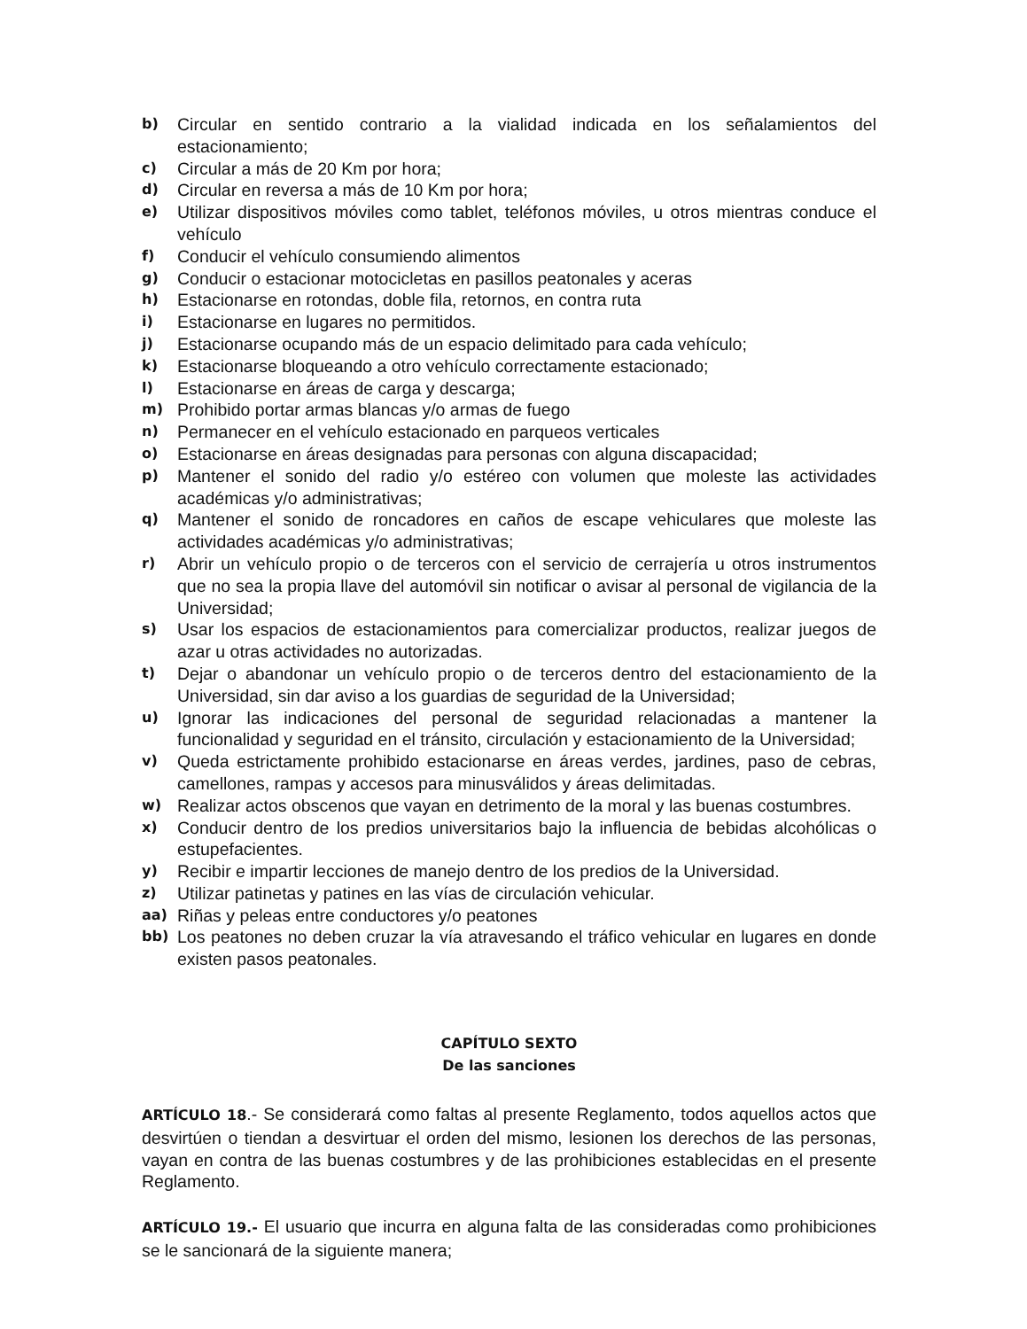b) Circular en sentido contrario a la vialidad indicada en los señalamientos del estacionamiento;
c) Circular a más de 20 Km por hora;
d) Circular en reversa a más de 10 Km por hora;
e) Utilizar dispositivos móviles como tablet, teléfonos móviles, u otros mientras conduce el vehículo
f) Conducir el vehículo consumiendo alimentos
g) Conducir o estacionar motocicletas en pasillos peatonales y aceras
h) Estacionarse en rotondas, doble fila, retornos, en contra ruta
i) Estacionarse en lugares no permitidos.
j) Estacionarse ocupando más de un espacio delimitado para cada vehículo;
k) Estacionarse bloqueando a otro vehículo correctamente estacionado;
l) Estacionarse en áreas de carga y descarga;
m) Prohibido portar armas blancas y/o armas de fuego
n) Permanecer en el vehículo estacionado en parqueos verticales
o) Estacionarse en áreas designadas para personas con alguna discapacidad;
p) Mantener el sonido del radio y/o estéreo con volumen que moleste las actividades académicas y/o administrativas;
q) Mantener el sonido de roncadores en caños de escape vehiculares que moleste las actividades académicas y/o administrativas;
r) Abrir un vehículo propio o de terceros con el servicio de cerrajería u otros instrumentos que no sea la propia llave del automóvil sin notificar o avisar al personal de vigilancia de la Universidad;
s) Usar los espacios de estacionamientos para comercializar productos, realizar juegos de azar u otras actividades no autorizadas.
t) Dejar o abandonar un vehículo propio o de terceros dentro del estacionamiento de la Universidad, sin dar aviso a los guardias de seguridad de la Universidad;
u) Ignorar las indicaciones del personal de seguridad relacionadas a mantener la funcionalidad y seguridad en el tránsito, circulación y estacionamiento de la Universidad;
v) Queda estrictamente prohibido estacionarse en áreas verdes, jardines, paso de cebras, camellones, rampas y accesos para minusválidos y áreas delimitadas.
w) Realizar actos obscenos que vayan en detrimento de la moral y las buenas costumbres.
x) Conducir dentro de los predios universitarios bajo la influencia de bebidas alcohólicas o estupefacientes.
y) Recibir e impartir lecciones de manejo dentro de los predios de la Universidad.
z) Utilizar patinetas y patines en las vías de circulación vehicular.
aa) Riñas y peleas entre conductores y/o peatones
bb) Los peatones no deben cruzar la vía atravesando el tráfico vehicular en lugares en donde existen pasos peatonales.
CAPÍTULO SEXTO
De las sanciones
ARTÍCULO 18.- Se considerará como faltas al presente Reglamento, todos aquellos actos que desvirtúen o tiendan a desvirtuar el orden del mismo, lesionen los derechos de las personas, vayan en contra de las buenas costumbres y de las prohibiciones establecidas en el presente Reglamento.
ARTÍCULO 19.- El usuario que incurra en alguna falta de las consideradas como prohibiciones se le sancionará de la siguiente manera;